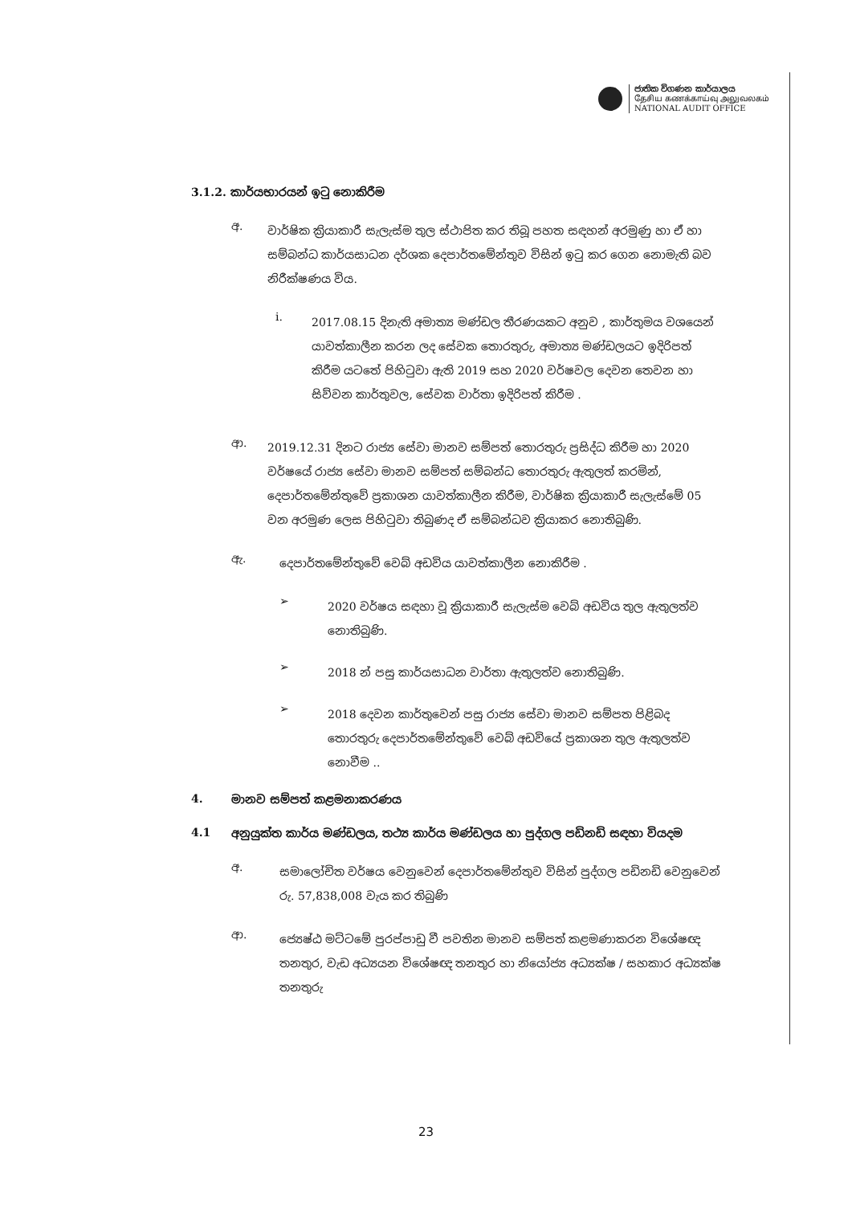ජාතික විගණන කාර්යාලය
தேசிய கணக்காய்வு அலுவலகம்
NATIONAL AUDIT OFFICE
3.1.2. කාර්යභාරයන් ඉටු නොකිරීම
අ.
වාර්ෂික ක්‍රියාකාරී සැලැස්ම තුල ස්ථාපිත කර තිබූ පහත සඳහන් අරමුණු හා ඒ හා සම්බන්ධ කාර්යසාධන දර්ශක දෙපාර්තමේන්තුව විසින් ඉටු කර ගෙන නොමැති බව නිරීක්ෂණය විය.
i.
2017.08.15 දිනැති අමාත්‍ය මණ්ඩල තීරණයකට අනුව , කාර්තුමය වශයෙන් යාවත්කාලීන කරන ලද සේවක තොරතුරු, අමාත්‍ය මණ්ඩලයට ඉදිරිපත් කිරීම යටතේ පිහිටුවා ඇති 2019 සහ 2020 වර්ෂවල දෙවන තෙවන හා සිව්වන කාර්තුවල, සේවක වාර්තා ඉදිරිපත් කිරීම .
ආ.
2019.12.31 දිනට රාජ්‍ය සේවා මානව සම්පත් තොරතුරු ප්‍රසිද්ධ කිරීම හා 2020 වර්ෂයේ රාජ්‍ය සේවා මානව සම්පත් සම්බන්ධ තොරතුරු ඇතුලත් කරමින්, දෙපාර්තමේන්තුවේ ප්‍රකාශන යාවත්කාලීන කිරීම, වාර්ෂික ක්‍රියාකාරී සැලැස්මේ 05 වන අරමුණ ලෙස පිහිටුවා තිබුණද ඒ සම්බන්ධව ක්‍රියාකර නොතිබුණි.
ඇ.
දෙපාර්තමේන්තුවේ වෙබ් අඩවිය යාවත්කාලීන නොකිරීම .
➢
2020 වර්ෂය සඳහා වූ ක්‍රියාකාරී සැලැස්ම වෙබ් අඩවිය තුල ඇතුලත්ව නොතිබුණි.
➢
2018 න් පසු කාර්යසාධන වාර්තා ඇතුලත්ව නොතිබුණි.
➢
2018 දෙවන කාර්තුවෙන් පසු රාජ්‍ය සේවා මානව සම්පත පිළිබද තොරතුරු දෙපාර්තමේන්තුවේ වෙබ් අඩවියේ ප්‍රකාශන තුල ඇතුලත්ව නොවීම ..
4. මානව සම්පත් කළමනාකරණය
4.1 අනුයුක්ත කාර්ය මණ්ඩලය, තථ්‍ය කාර්ය මණ්ඩලය හා පුද්ගල පඩිනඩි සඳහා වියදම
අ.
සමාලෝචිත වර්ෂය වෙනුවෙන් දෙපාර්තමේන්තුව විසින් පුද්ගල පඩිනඩි වෙනුවෙන් රු. 57,838,008 වැය කර තිබුණි
ආ.
ජ්‍යෙෂ්ඨ මට්ටමේ පුරප්පාඩු වී පවතින මානව සම්පත් කළමණාකරන විශේෂඥ තනතුර, වැඩ අධ්‍යයන විශේෂඥ තනතුර හා නියෝජ්‍ය අධ්‍යක්ෂ / සහකාර අධ්‍යක්ෂ තනතුරු
23